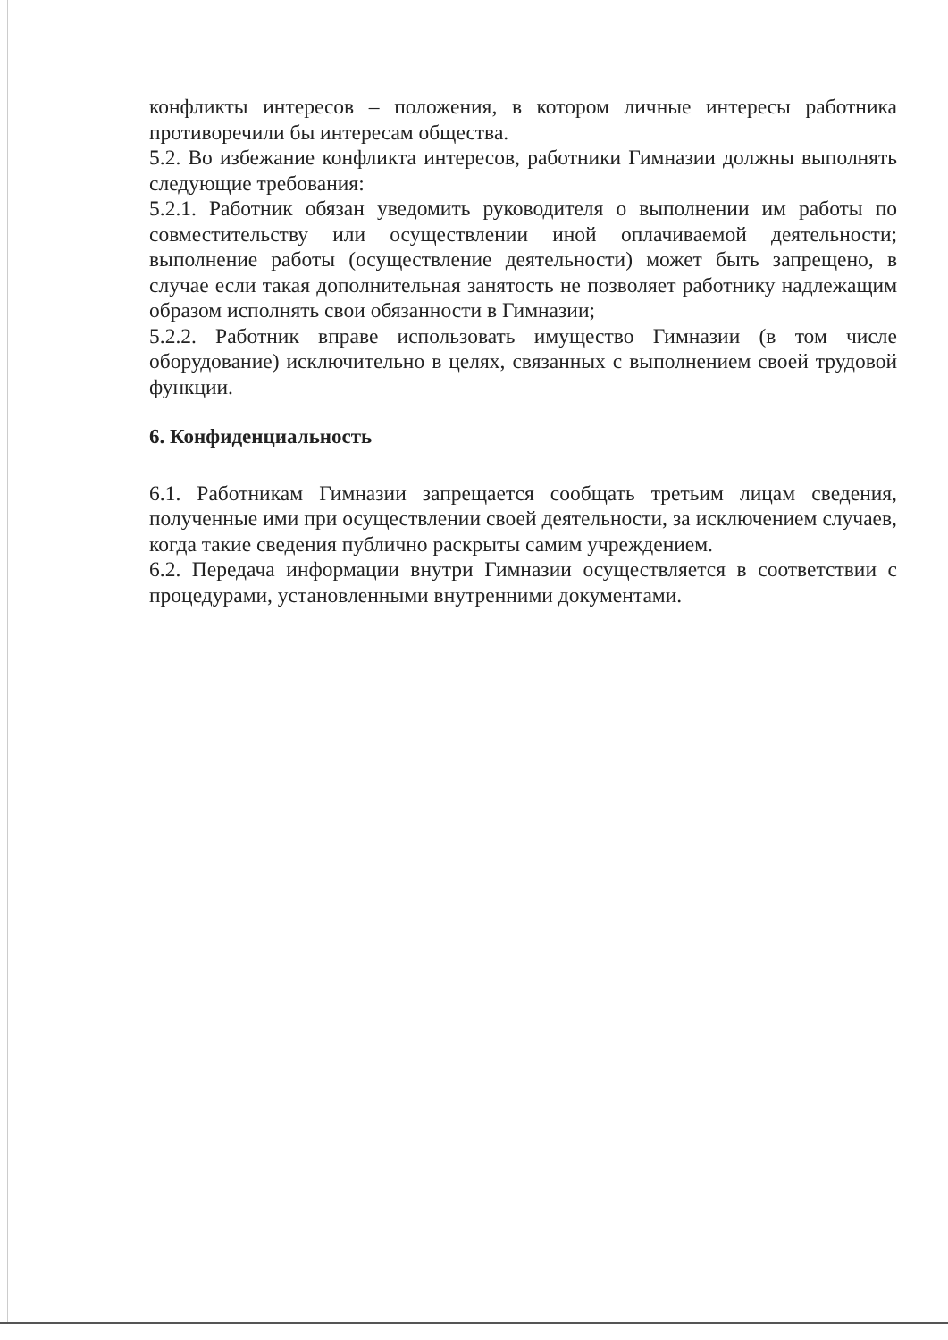конфликты интересов – положения, в котором личные интересы работника противоречили бы интересам общества.
5.2. Во избежание конфликта интересов, работники Гимназии должны выполнять следующие требования:
5.2.1. Работник обязан уведомить руководителя о выполнении им работы по совместительству или осуществлении иной оплачиваемой деятельности; выполнение работы (осуществление деятельности) может быть запрещено, в случае если такая дополнительная занятость не позволяет работнику надлежащим образом исполнять свои обязанности в Гимназии;
5.2.2. Работник вправе использовать имущество Гимназии (в том числе оборудование) исключительно в целях, связанных с выполнением своей трудовой функции.
6. Конфиденциальность
6.1. Работникам Гимназии запрещается сообщать третьим лицам сведения, полученные ими при осуществлении своей деятельности, за исключением случаев, когда такие сведения публично раскрыты самим учреждением.
6.2. Передача информации внутри Гимназии осуществляется в соответствии с процедурами, установленными внутренними документами.